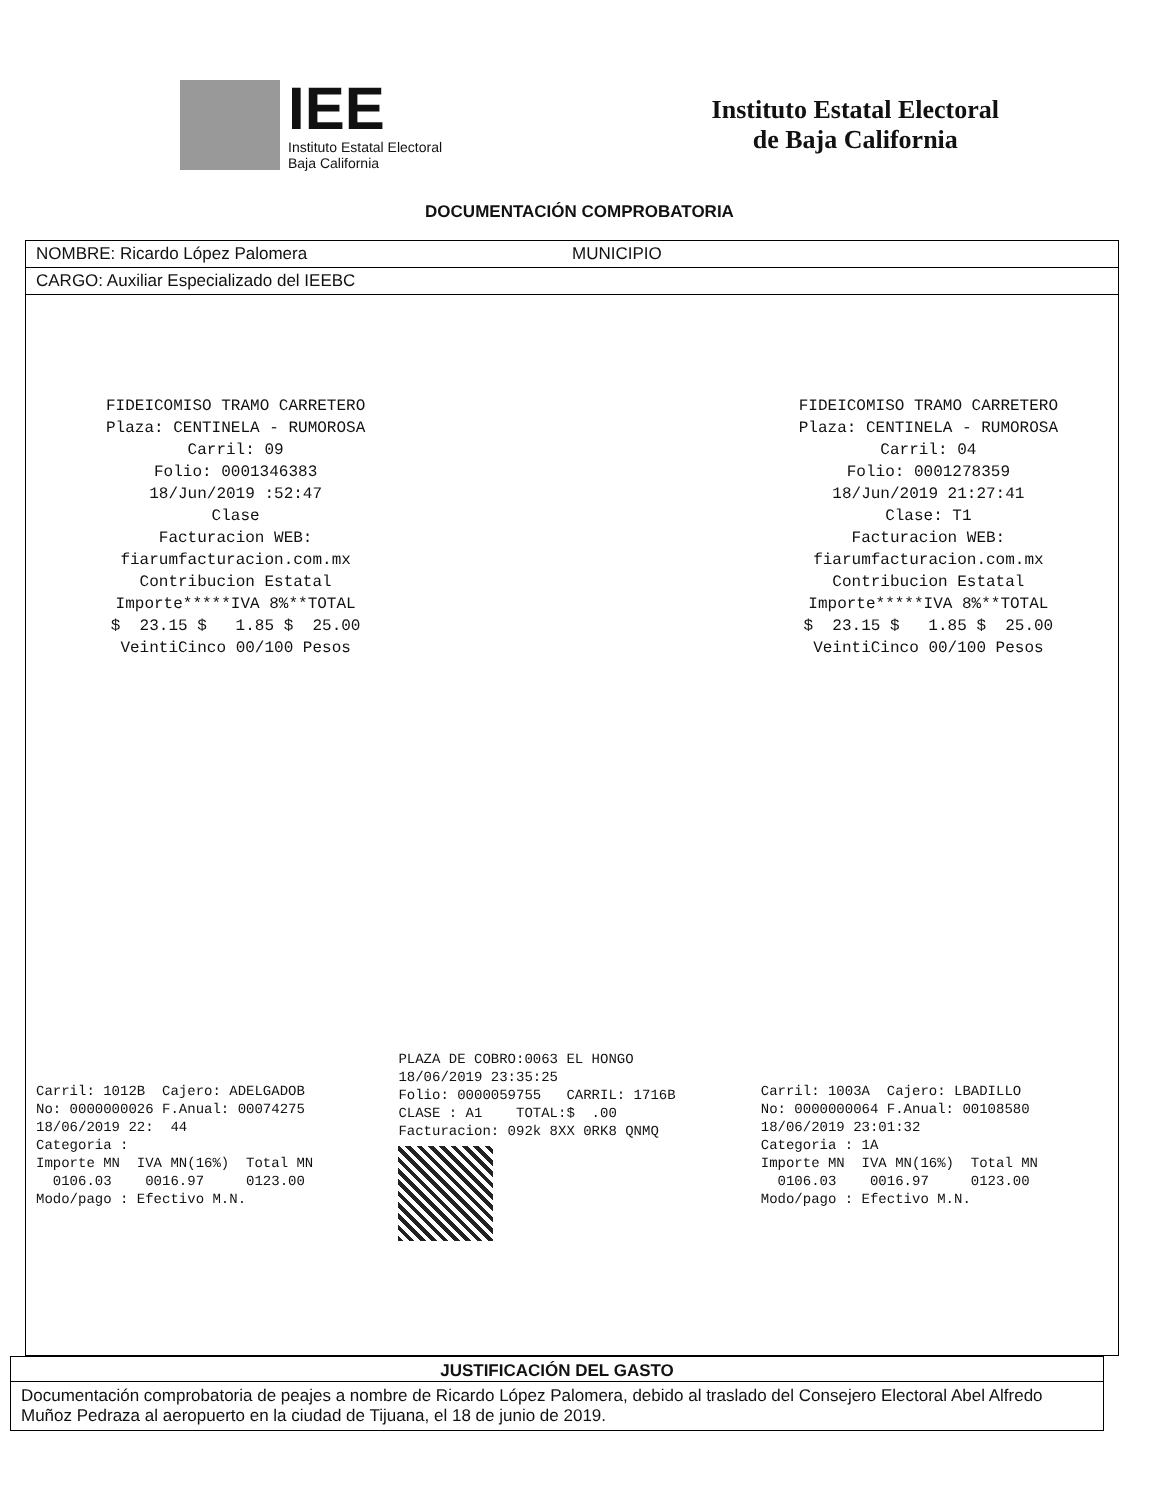IEE
Instituto Estatal Electoral
Baja California
Instituto Estatal Electoral
de Baja California
DOCUMENTACIÓN COMPROBATORIA
NOMBRE: Ricardo López Palomera MUNICIPIO
CARGO: Auxiliar Especializado del IEEBC
FIDEICOMISO TRAMO CARRETERO Plaza: CENTINELA - RUMOROSA Carril: 09 Folio: 0001346383 18/Jun/2019 :52:47 Clase Facturacion WEB: fiarumfacturacion.com.mx Contribucion Estatal Importe*****IVA 8%**TOTAL $ 23.15 $ 1.85 $ 25.00 VeintiCinco 00/100 Pesos
FIDEICOMISO TRAMO CARRETERO Plaza: CENTINELA - RUMOROSA Carril: 04 Folio: 0001278359 18/Jun/2019 21:27:41 Clase: T1 Facturacion WEB: fiarumfacturacion.com.mx Contribucion Estatal Importe*****IVA 8%**TOTAL $ 23.15 $ 1.85 $ 25.00 VeintiCinco 00/100 Pesos
Carril: 1012B Cajero: ADELGADOB No: 0000000026 F.Anual: 00074275 18/06/2019 22: 44 Categoria : Importe MN IVA MN(16%) Total MN 0106.03 0016.97 0123.00 Modo/pago : Efectivo M.N.
PLAZA DE COBRO:0063 EL HONGO 18/06/2019 23:35:25 Folio: 0000059755 CARRIL: 1716B CLASE : A1 TOTAL:$ .00 Facturacion: 092k 8XX 0RK8 QNMQ
Carril: 1003A Cajero: LBADILLO No: 0000000064 F.Anual: 00108580 18/06/2019 23:01:32 Categoria : 1A Importe MN IVA MN(16%) Total MN 0106.03 0016.97 0123.00 Modo/pago : Efectivo M.N.
JUSTIFICACIÓN DEL GASTO
Documentación comprobatoria de peajes a nombre de Ricardo López Palomera, debido al traslado del Consejero Electoral Abel Alfredo Muñoz Pedraza al aeropuerto en la ciudad de Tijuana, el 18 de junio de 2019.